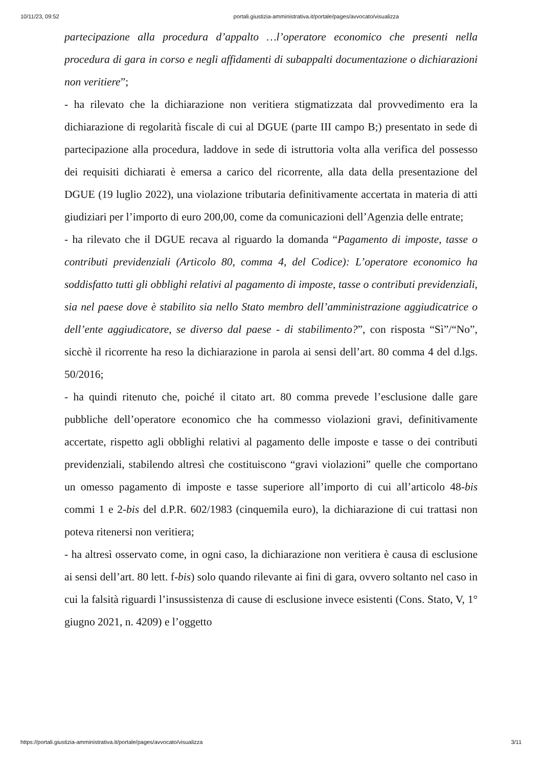10/11/23, 09:52 portali.giustizia-amministrativa.it/portale/pages/avvocato/visualizza
partecipazione alla procedura d’appalto …l’operatore economico che presenti nella procedura di gara in corso e negli affidamenti di subappalti documentazione o dichiarazioni non veritiere”;
- ha rilevato che la dichiarazione non veritiera stigmatizzata dal provvedimento era la dichiarazione di regolarità fiscale di cui al DGUE (parte III campo B;) presentato in sede di partecipazione alla procedura, laddove in sede di istruttoria volta alla verifica del possesso dei requisiti dichiarati è emersa a carico del ricorrente, alla data della presentazione del DGUE (19 luglio 2022), una violazione tributaria definitivamente accertata in materia di atti giudiziari per l’importo di euro 200,00, come da comunicazioni dell’Agenzia delle entrate;
- ha rilevato che il DGUE recava al riguardo la domanda “Pagamento di imposte, tasse o contributi previdenziali (Articolo 80, comma 4, del Codice): L’operatore economico ha soddisfatto tutti gli obblighi relativi al pagamento di imposte, tasse o contributi previdenziali, sia nel paese dove è stabilito sia nello Stato membro dell’amministrazione aggiudicatrice o dell’ente aggiudicatore, se diverso dal paese - di stabilimento?”, con risposta “Sì”/“No”, sicchè il ricorrente ha reso la dichiarazione in parola ai sensi dell’art. 80 comma 4 del d.lgs. 50/2016;
- ha quindi ritenuto che, poiché il citato art. 80 comma prevede l’esclusione dalle gare pubbliche dell’operatore economico che ha commesso violazioni gravi, definitivamente accertate, rispetto agli obblighi relativi al pagamento delle imposte e tasse o dei contributi previdenziali, stabilendo altresì che costituiscono “gravi violazioni” quelle che comportano un omesso pagamento di imposte e tasse superiore all’importo di cui all’articolo 48-bis commi 1 e 2-bis del d.P.R. 602/1983 (cinquemila euro), la dichiarazione di cui trattasi non poteva ritenersi non veritiera;
- ha altresì osservato come, in ogni caso, la dichiarazione non veritiera è causa di esclusione ai sensi dell’art. 80 lett. f-bis) solo quando rilevante ai fini di gara, ovvero soltanto nel caso in cui la falsità riguardi l’insussistenza di cause di esclusione invece esistenti (Cons. Stato, V, 1° giugno 2021, n. 4209) e l’oggetto
https://portali.giustizia-amministrativa.it/portale/pages/avvocato/visualizza 3/11